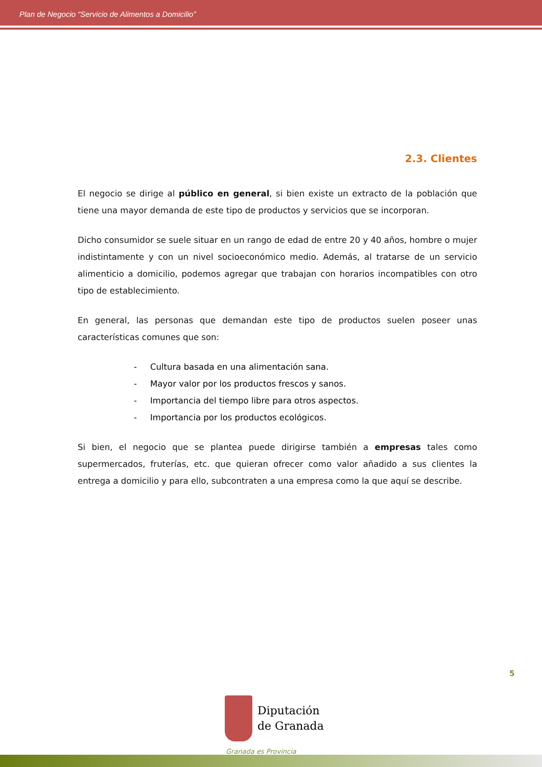Plan de Negocio “Servicio de Alimentos a Domicilio”
2.3. Clientes
El negocio se dirige al público en general, si bien existe un extracto de la población que tiene una mayor demanda de este tipo de productos y servicios que se incorporan.
Dicho consumidor se suele situar en un rango de edad de entre 20 y 40 años, hombre o mujer indistintamente y con un nivel socioeconómico medio. Además, al tratarse de un servicio alimenticio a domicilio, podemos agregar que trabajan con horarios incompatibles con otro tipo de establecimiento.
En general, las personas que demandan este tipo de productos suelen poseer unas características comunes que son:
- Cultura basada en una alimentación sana.
- Mayor valor por los productos frescos y sanos.
- Importancia del tiempo libre para otros aspectos.
- Importancia por los productos ecológicos.
Si bien, el negocio que se plantea puede dirigirse también a empresas tales como supermercados, fruterías, etc. que quieran ofrecer como valor añadido a sus clientes la entrega a domicilio y para ello, subcontraten a una empresa como la que aquí se describe.
5
Diputación
de Granada
Granada es Provincia